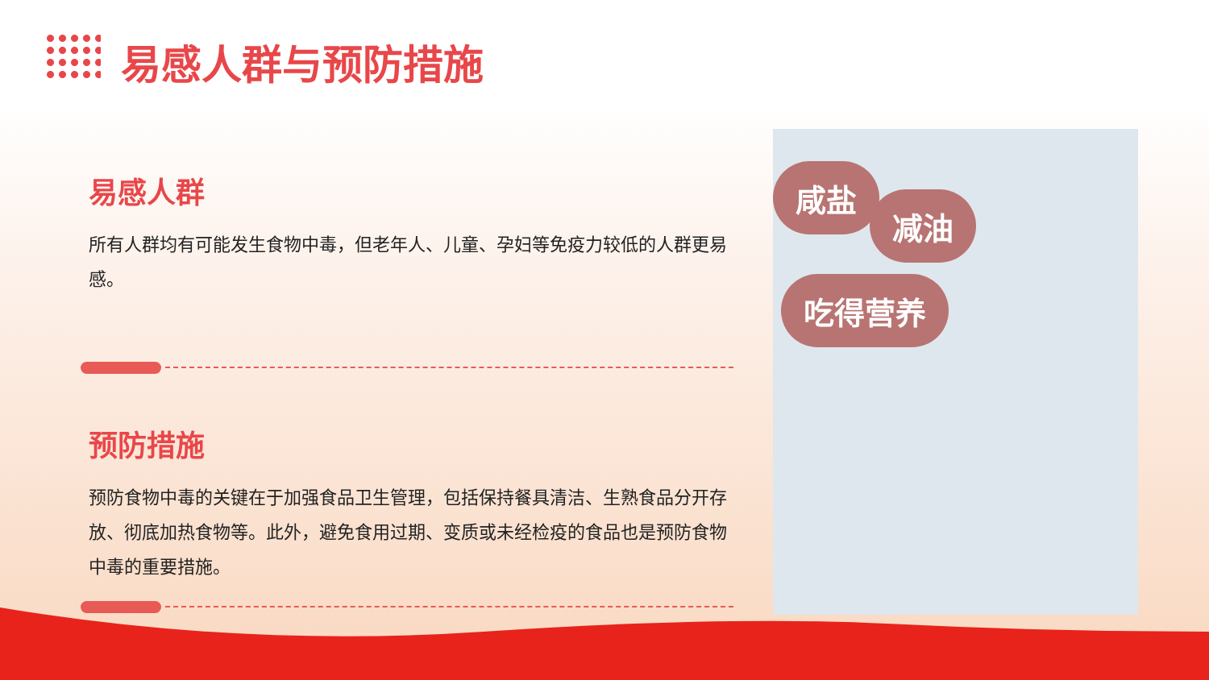易感人群与预防措施
易感人群
所有人群均有可能发生食物中毒，但老年人、儿童、孕妇等免疫力较低的人群更易感。
预防措施
预防食物中毒的关键在于加强食品卫生管理，包括保持餐具清洁、生熟食品分开存放、彻底加热食物等。此外，避免食用过期、变质或未经检疫的食品也是预防食物中毒的重要措施。
咸盐
减油
吃得营养